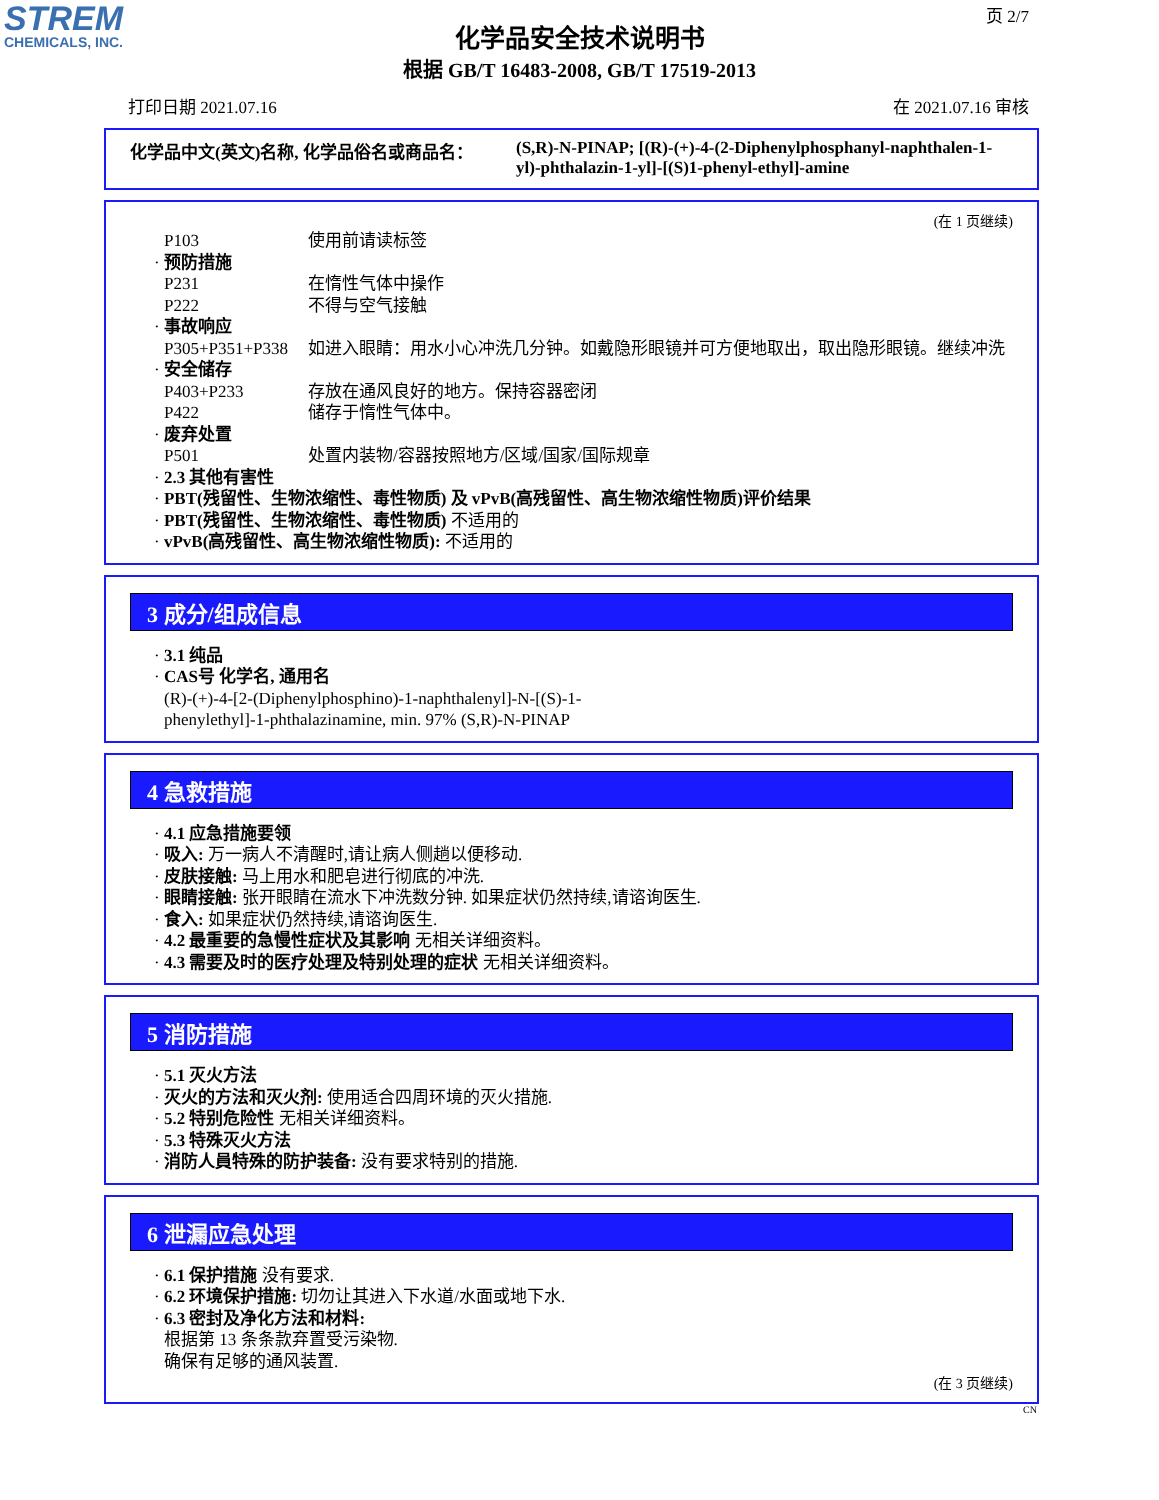STREM
CHEMICALS, INC.
页 2/7
化学品安全技术说明书
根据 GB/T 16483-2008, GB/T 17519-2013
打印日期 2021.07.16 在 2021.07.16 审核
化学品中文(英文)名称, 化学品俗名或商品名： (S,R)-N-PINAP; [(R)-(+)-4-(2-Diphenylphosphanyl-naphthalen-1-yl)-phthalazin-1-yl]-[(S)1-phenyl-ethyl]-amine
(在 1 页继续)
P103 使用前请读标签
· 预防措施
P231 在惰性气体中操作
P222 不得与空气接触
· 事故响应
P305+P351+P338 如进入眼睛：用水小心冲洗几分钟。如戴隐形眼镜并可方便地取出，取出隐形眼镜。继续冲洗
· 安全储存
P403+P233 存放在通风良好的地方。保持容器密闭
P422 储存于惰性气体中。
· 废弃处置
P501 处置内装物/容器按照地方/区域/国家/国际规章
· 2.3 其他有害性
· PBT(残留性、生物浓缩性、毒性物质) 及 vPvB(高残留性、高生物浓缩性物质)评价结果
· PBT(残留性、生物浓缩性、毒性物质) 不适用的
· vPvB(高残留性、高生物浓缩性物质): 不适用的
3 成分/组成信息
· 3.1 纯品
· CAS号 化学名, 通用名
(R)-(+)-4-[2-(Diphenylphosphino)-1-naphthalenyl]-N-[(S)-1-
phenylethyl]-1-phthalazinamine, min. 97% (S,R)-N-PINAP
4 急救措施
· 4.1 应急措施要领
· 吸入: 万一病人不清醒时,请让病人侧趟以便移动.
· 皮肤接触: 马上用水和肥皂进行彻底的冲洗.
· 眼睛接触: 张开眼睛在流水下冲洗数分钟. 如果症状仍然持续,请谘询医生.
· 食入: 如果症状仍然持续,请谘询医生.
· 4.2 最重要的急慢性症状及其影响 无相关详细资料。
· 4.3 需要及时的医疗处理及特别处理的症状 无相关详细资料。
5 消防措施
· 5.1 灭火方法
· 灭火的方法和灭火剂: 使用适合四周环境的灭火措施.
· 5.2 特别危险性 无相关详细资料。
· 5.3 特殊灭火方法
· 消防人員特殊的防护装备: 没有要求特别的措施.
6 泄漏应急处理
· 6.1 保护措施 没有要求.
· 6.2 环境保护措施: 切勿让其进入下水道/水面或地下水.
· 6.3 密封及净化方法和材料:
根据第 13 条条款弃置受污染物.
确保有足够的通风装置.
(在 3 页继续)
CN